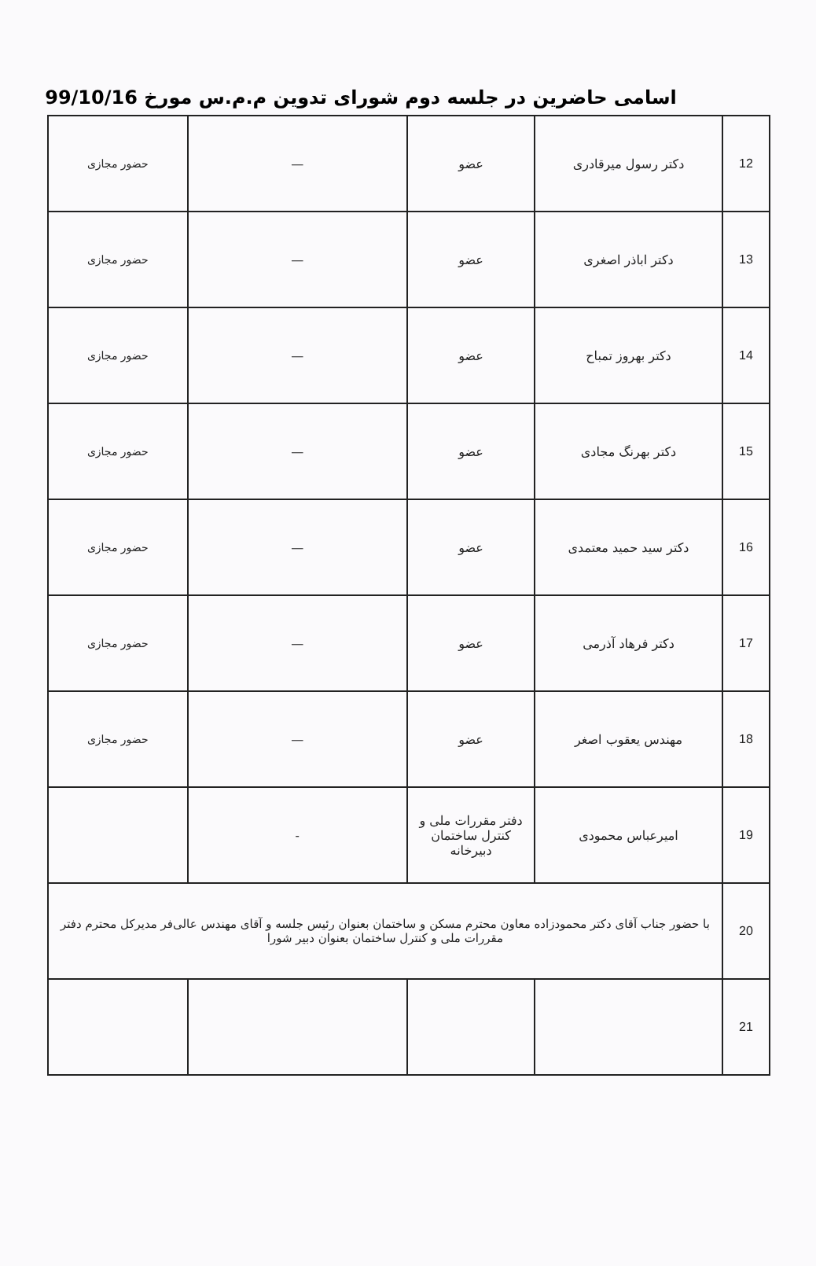اسامی حاضرین در جلسه دوم شورای تدوین م.م.س مورخ 99/10/16
| 12 | دکتر رسول میرقادری | عضو | — | حضور مجازی |
| 13 | دکتر اباذر اصغری | عضو | — | حضور مجازی |
| 14 | دکتر بهروز تمباح | عضو | — | حضور مجازی |
| 15 | دکتر بهرنگ مجادی | عضو | — | حضور مجازی |
| 16 | دکتر سید حمید معتمدی | عضو | — | حضور مجازی |
| 17 | دکتر فرهاد آذرمی | عضو | — | حضور مجازی |
| 18 | مهندس یعقوب اصغر | عضو | — | حضور مجازی |
| 19 | امیرعباس محمودی | دفتر مقررات ملی و کنترل ساختمان دبیرخانه | - | |
| 20 | با حضور جناب آقای دکتر محمودزاده معاون محترم مسکن و ساختمان بعنوان رئیس جلسه و آقای مهندس عالی‌فر مدیرکل محترم دفتر مقررات ملی و کنترل ساختمان بعنوان دبیر شورا | | | |
| 21 | | | | |